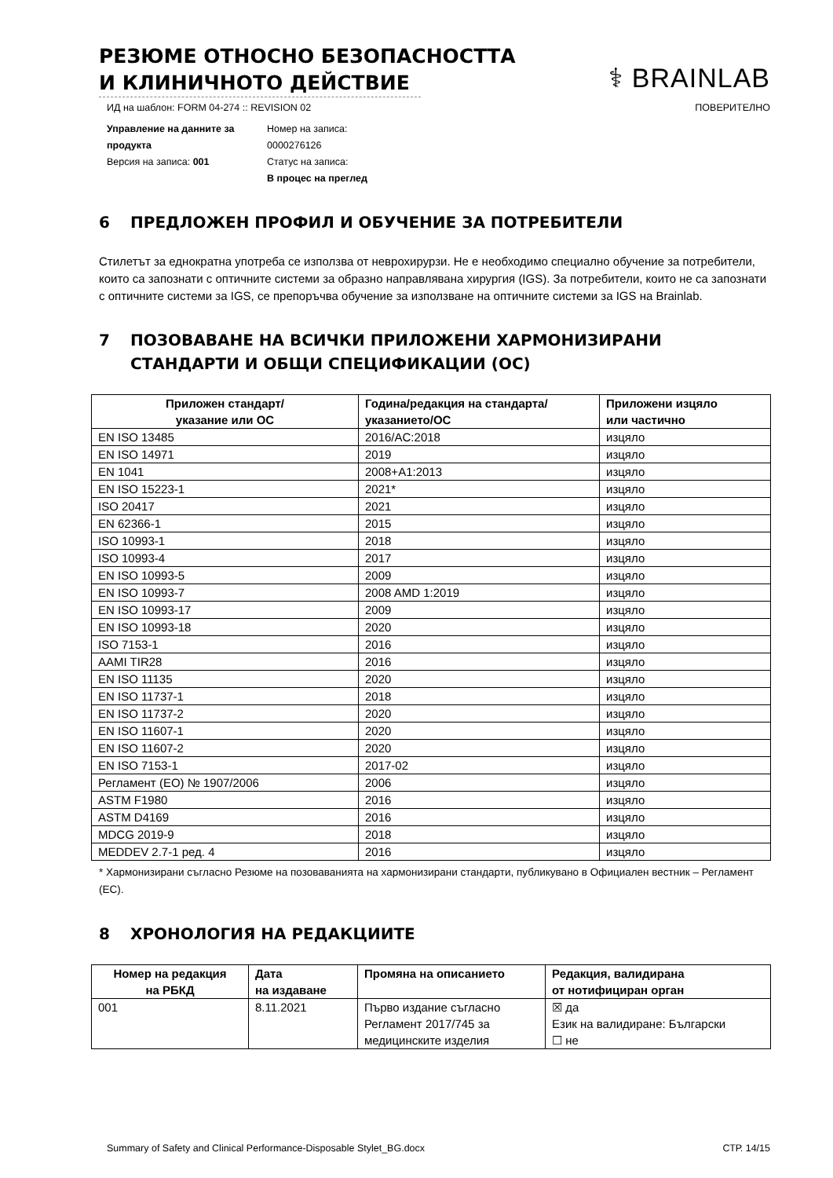РЕЗЮМЕ ОТНОСНО БЕЗОПАСНОСТТА
И КЛИНИЧНОТО ДЕЙСТВИЕ
⚕ BRAINLAB
ИД на шаблон: FORM 04-274 :: REVISION 02 ПОВЕРИТЕЛНО
Управление на данните за продукта
Версия на записа: 001
Номер на записа:
0000276126
Статус на записа:
В процес на преглед
6 ПРЕДЛОЖЕН ПРОФИЛ И ОБУЧЕНИЕ ЗА ПОТРЕБИТЕЛИ
Стилетът за еднократна употреба се използва от неврохирурзи. Не е необходимо специално обучение за потребители, които са запознати с оптичните системи за образно направлявана хирургия (IGS). За потребители, които не са запознати с оптичните системи за IGS, се препоръчва обучение за използване на оптичните системи за IGS на Brainlab.
7 ПОЗОВАВАНЕ НА ВСИЧКИ ПРИЛОЖЕНИ ХАРМОНИЗИРАНИ СТАНДАРТИ И ОБЩИ СПЕЦИФИКАЦИИ (ОС)
| Приложен стандарт/ указание или ОС | Година/редакция на стандарта/ указанието/ОС | Приложени изцяло или частично |
| --- | --- | --- |
| EN ISO 13485 | 2016/AC:2018 | изцяло |
| EN ISO 14971 | 2019 | изцяло |
| EN 1041 | 2008+A1:2013 | изцяло |
| EN ISO 15223-1 | 2021* | изцяло |
| ISO 20417 | 2021 | изцяло |
| EN 62366-1 | 2015 | изцяло |
| ISO 10993-1 | 2018 | изцяло |
| ISO 10993-4 | 2017 | изцяло |
| EN ISO 10993-5 | 2009 | изцяло |
| EN ISO 10993-7 | 2008 AMD 1:2019 | изцяло |
| EN ISO 10993-17 | 2009 | изцяло |
| EN ISO 10993-18 | 2020 | изцяло |
| ISO 7153-1 | 2016 | изцяло |
| AAMI TIR28 | 2016 | изцяло |
| EN ISO 11135 | 2020 | изцяло |
| EN ISO 11737-1 | 2018 | изцяло |
| EN ISO 11737-2 | 2020 | изцяло |
| EN ISO 11607-1 | 2020 | изцяло |
| EN ISO 11607-2 | 2020 | изцяло |
| EN ISO 7153-1 | 2017-02 | изцяло |
| Регламент (ЕО) № 1907/2006 | 2006 | изцяло |
| ASTM F1980 | 2016 | изцяло |
| ASTM D4169 | 2016 | изцяло |
| MDCG 2019-9 | 2018 | изцяло |
| MEDDEV 2.7-1 ред. 4 | 2016 | изцяло |
* Хармонизирани съгласно Резюме на позоваванията на хармонизирани стандарти, публикувано в Официален вестник – Регламент (ЕС).
8 ХРОНОЛОГИЯ НА РЕДАКЦИИТЕ
| Номер на редакция на РБКД | Дата на издаване | Промяна на описанието | Редакция, валидирана от нотифициран орган |
| --- | --- | --- | --- |
| 001 | 8.11.2021 | Първо издание съгласно Регламент 2017/745 за медицинските изделия | ☒ да Език на валидиране: Български ☐ не |
Summary of Safety and Clinical Performance-Disposable Stylet_BG.docx СТР. 14/15